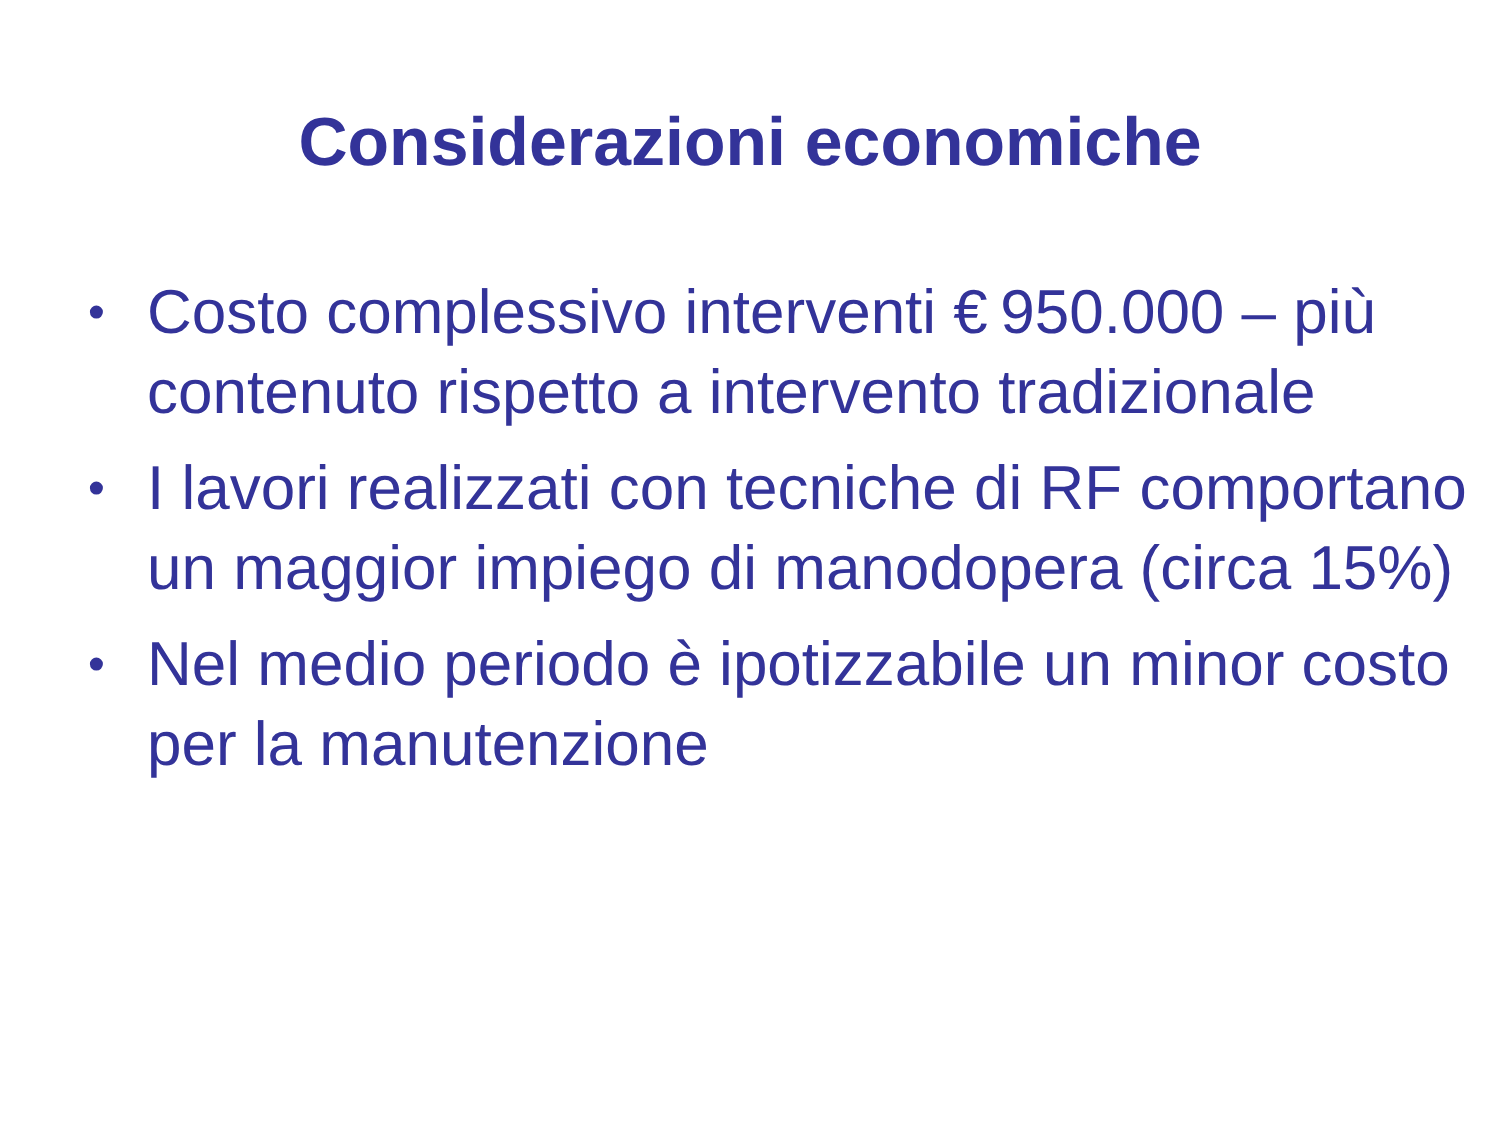Considerazioni economiche
• Costo complessivo interventi € 950.000 – più contenuto rispetto a intervento tradizionale
• I lavori realizzati con tecniche di RF comportano un maggior impiego di manodopera (circa 15%)
• Nel medio periodo è ipotizzabile un minor costo per la manutenzione